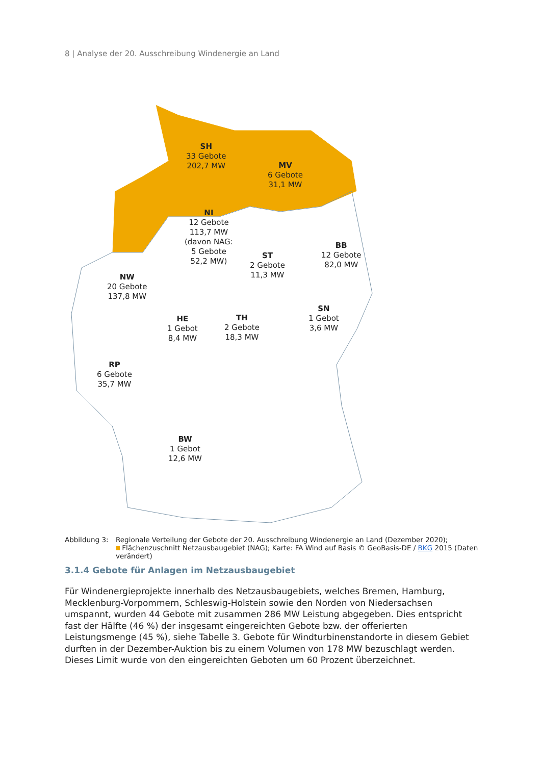8 | Analyse der 20. Ausschreibung Windenergie an Land
SH
33 Gebote
202,7 MW
MV
6 Gebote
31,1 MW
NI
12 Gebote
113,7 MW
(davon NAG:
5 Gebote
52,2 MW)
BB
12 Gebote
82,0 MW
ST
2 Gebote
11,3 MW
NW
20 Gebote
137,8 MW
SN
1 Gebot
3,6 MW
HE
1 Gebot
8,4 MW
TH
2 Gebote
18,3 MW
RP
6 Gebote
35,7 MW
BW
1 Gebot
12,6 MW
Abbildung 3: Regionale Verteilung der Gebote der 20. Ausschreibung Windenergie an Land (Dezember 2020);
Flächenzuschnitt Netzausbaugebiet (NAG); Karte: FA Wind auf Basis © GeoBasis-DE / BKG 2015 (Daten verändert)
3.1.4 Gebote für Anlagen im Netzausbaugebiet
Für Windenergieprojekte innerhalb des Netzausbaugebiets, welches Bremen, Hamburg, Mecklenburg-Vorpommern, Schleswig-Holstein sowie den Norden von Niedersachsen umspannt, wurden 44 Gebote mit zusammen 286 MW Leistung abgegeben. Dies entspricht fast der Hälfte (46 %) der insgesamt eingereichten Gebote bzw. der offerierten Leistungsmenge (45 %), siehe Tabelle 3. Gebote für Windturbinenstandorte in diesem Gebiet durften in der Dezember-Auktion bis zu einem Volumen von 178 MW bezuschlagt werden. Dieses Limit wurde von den eingereichten Geboten um 60 Prozent überzeichnet.